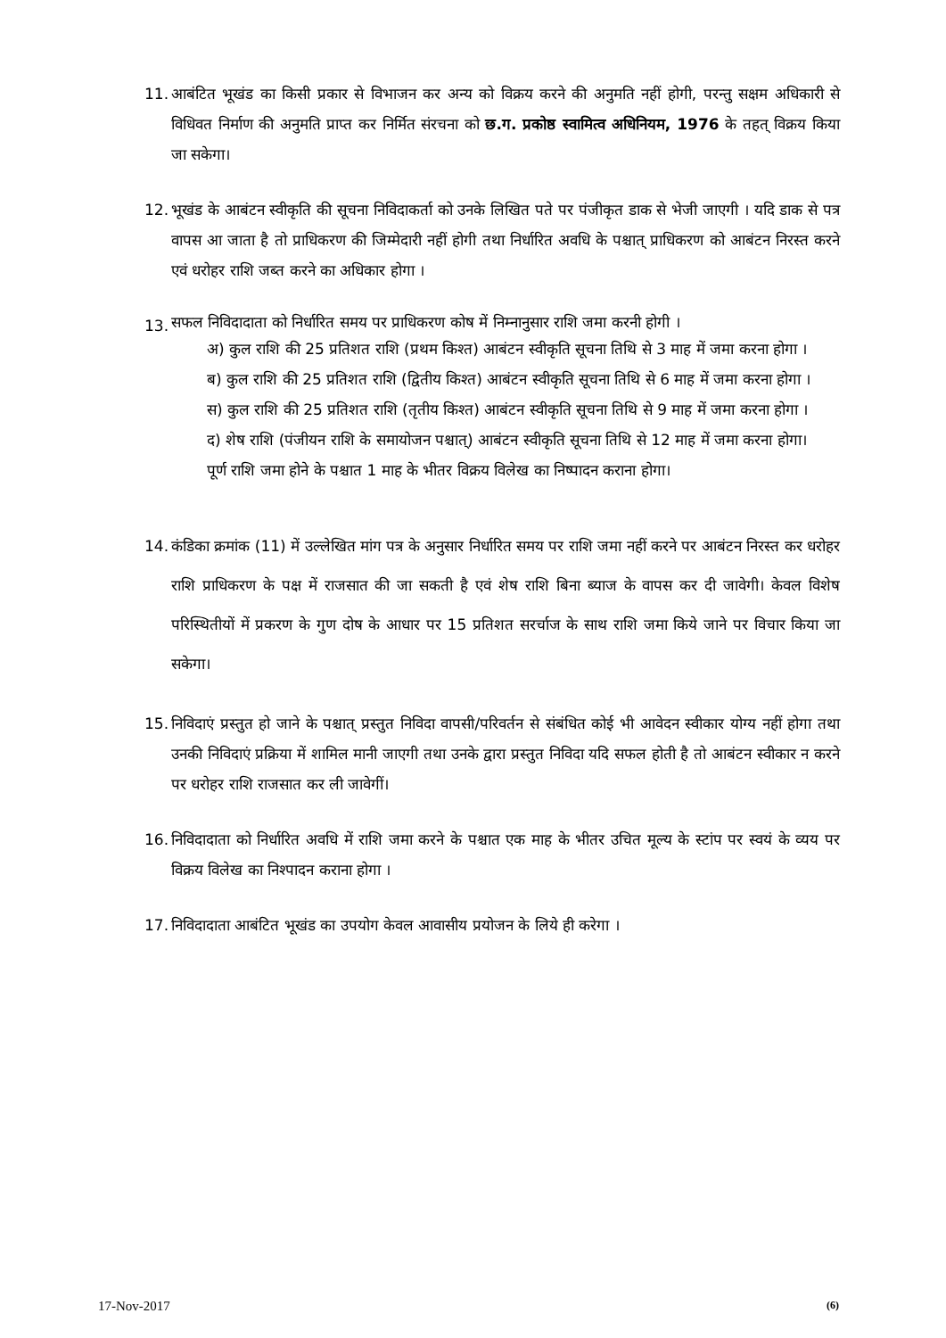11.
आबंटित भूखंड का किसी प्रकार से विभाजन कर अन्य को विक्रय करने की अनुमति नहीं होगी, परन्तु सक्षम अधिकारी से विधिवत निर्माण की अनुमति प्राप्त कर निर्मित संरचना को छ.ग. प्रकोष्ठ स्वामित्व अधिनियम, 1976 के तहत् विक्रय किया जा सकेगा।
12.
भूखंड के आबंटन स्वीकृति की सूचना निविदाकर्ता को उनके लिखित पते पर पंजीकृत डाक से भेजी जाएगी । यदि डाक से पत्र वापस आ जाता है तो प्राधिकरण की जिम्मेदारी नहीं होगी तथा निर्धारित अवधि के पश्चात् प्राधिकरण को आबंटन निरस्त करने एवं धरोहर राशि जब्त करने का अधिकार होगा ।
13.
सफल निविदादाता को निर्धारित समय पर प्राधिकरण कोष में निम्नानुसार राशि जमा करनी होगी ।
अ) कुल राशि की 25 प्रतिशत राशि (प्रथम किश्त) आबंटन स्वीकृति सूचना तिथि से 3 माह में जमा करना होगा ।
ब) कुल राशि की 25 प्रतिशत राशि (द्वितीय किश्त) आबंटन स्वीकृति सूचना तिथि से 6 माह में जमा करना होगा ।
स) कुल राशि की 25 प्रतिशत राशि (तृतीय किश्त) आबंटन स्वीकृति सूचना तिथि से 9 माह में जमा करना होगा ।
द) शेष राशि (पंजीयन राशि के समायोजन पश्चात्) आबंटन स्वीकृति सूचना तिथि से 12 माह में जमा करना होगा।
पूर्ण राशि जमा होने के पश्चात 1 माह के भीतर विक्रय विलेख का निष्पादन कराना होगा।
14.
कंडिका क्रमांक (11) में उल्लेखित मांग पत्र के अनुसार निर्धारित समय पर राशि जमा नहीं करने पर आबंटन निरस्त कर धरोहर राशि प्राधिकरण के पक्ष में राजसात की जा सकती है एवं शेष राशि बिना ब्याज के वापस कर दी जावेगी। केवल विशेष परिस्थितीयों में प्रकरण के गुण दोष के आधार पर 15 प्रतिशत सरर्चाज के साथ राशि जमा किये जाने पर विचार किया जा सकेगा।
15.
निविदाएं प्रस्तुत हो जाने के पश्चात् प्रस्तुत निविदा वापसी/परिवर्तन से संबंधित कोई भी आवेदन स्वीकार योग्य नहीं होगा तथा उनकी निविदाएं प्रक्रिया में शामिल मानी जाएगी तथा उनके द्वारा प्रस्तुत निविदा यदि सफल होती है तो आबंटन स्वीकार न करने पर धरोहर राशि राजसात कर ली जावेगीं।
16.
निविदादाता को निर्धारित अवधि में राशि जमा करने के पश्चात एक माह के भीतर उचित मूल्य के स्टांप पर स्वयं के व्यय पर विक्रय विलेख का निश्पादन कराना होगा ।
17.
निविदादाता आबंटित भूखंड का उपयोग केवल आवासीय प्रयोजन के लिये ही करेगा ।
17-Nov-2017 (6)